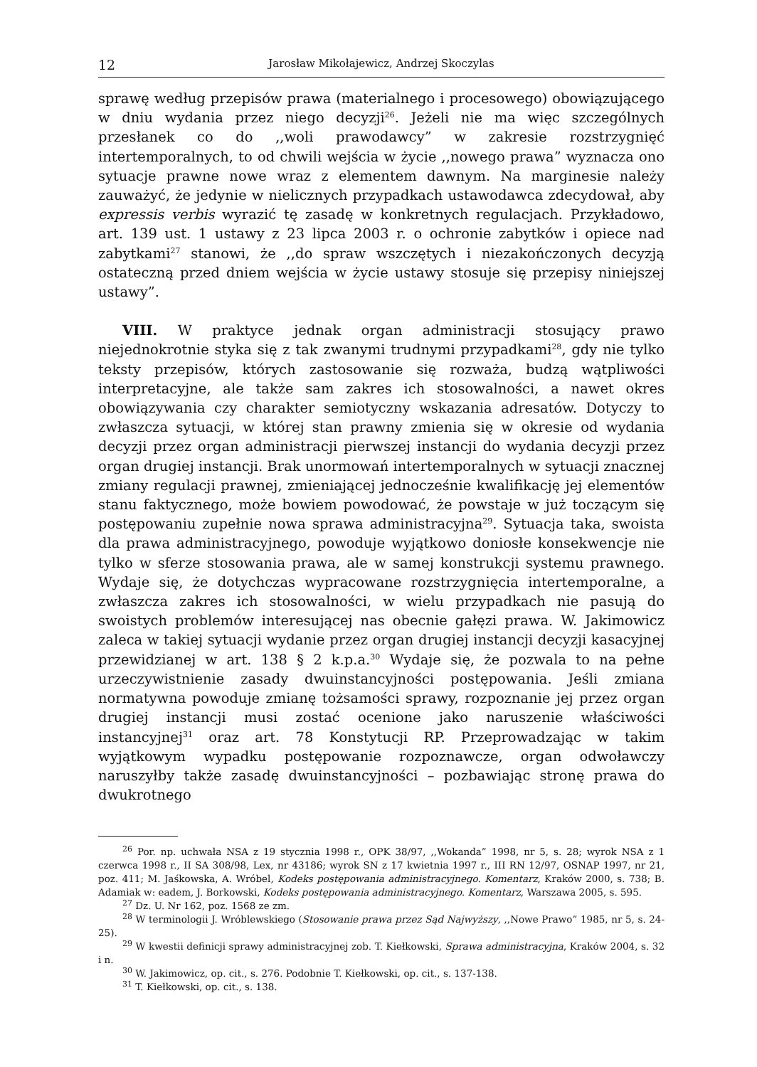12 Jarosław Mikołajewicz, Andrzej Skoczylas
sprawę według przepisów prawa (materialnego i procesowego) obowiązującego w dniu wydania przez niego decyzji<sup>26</sup>. Jeżeli nie ma więc szczególnych przesłanek co do ,,woli prawodawcy” w zakresie rozstrzygnięć intertemporalnych, to od chwili wejścia w życie ,,nowego prawa” wyznacza ono sytuacje prawne nowe wraz z elementem dawnym. Na marginesie należy zauważyć, że jedynie w nielicznych przypadkach ustawodawca zdecydował, aby expressis verbis wyrazić tę zasadę w konkretnych regulacjach. Przykładowo, art. 139 ust. 1 ustawy z 23 lipca 2003 r. o ochronie zabytków i opiece nad zabytkami<sup>27</sup> stanowi, że ,,do spraw wszczętych i niezakończonych decyzją ostateczną przed dniem wejścia w życie ustawy stosuje się przepisy niniejszej ustawy”.
VIII. W praktyce jednak organ administracji stosujący prawo niejednokrotnie styka się z tak zwanymi trudnymi przypadkami<sup>28</sup>, gdy nie tylko teksty przepisów, których zastosowanie się rozważa, budzą wątpliwości interpretacyjne, ale także sam zakres ich stosowalności, a nawet okres obowiązywania czy charakter semiotyczny wskazania adresatów. Dotyczy to zwłaszcza sytuacji, w której stan prawny zmienia się w okresie od wydania decyzji przez organ administracji pierwszej instancji do wydania decyzji przez organ drugiej instancji. Brak unormowań intertemporalnych w sytuacji znacznej zmiany regulacji prawnej, zmieniającej jednocześnie kwalifikację jej elementów stanu faktycznego, może bowiem powodować, że powstaje w już toczącym się postępowaniu zupełnie nowa sprawa administracyjna<sup>29</sup>. Sytuacja taka, swoista dla prawa administracyjnego, powoduje wyjątkowo doniosłe konsekwencje nie tylko w sferze stosowania prawa, ale w samej konstrukcji systemu prawnego. Wydaje się, że dotychczas wypracowane rozstrzygnięcia intertemporalne, a zwłaszcza zakres ich stosowalności, w wielu przypadkach nie pasują do swoistych problemów interesującej nas obecnie gałęzi prawa. W. Jakimowicz zaleca w takiej sytuacji wydanie przez organ drugiej instancji decyzji kasacyjnej przewidzianej w art. 138 § 2 k.p.a.<sup>30</sup> Wydaje się, że pozwala to na pełne urzeczywistnienie zasady dwuinstancyjności postępowania. Jeśli zmiana normatywna powoduje zmianę tożsamości sprawy, rozpoznanie jej przez organ drugiej instancji musi zostać ocenione jako naruszenie właściwości instancyjnej<sup>31</sup> oraz art. 78 Konstytucji RP. Przeprowadzając w takim wyjątkowym wypadku postępowanie rozpoznawcze, organ odwoławczy naruszyłby także zasadę dwuinstancyjności – pozbawiając stronę prawa do dwukrotnego
<sup>26</sup> Por. np. uchwała NSA z 19 stycznia 1998 r., OPK 38/97, ,,Wokanda” 1998, nr 5, s. 28; wyrok NSA z 1 czerwca 1998 r., II SA 308/98, Lex, nr 43186; wyrok SN z 17 kwietnia 1997 r., III RN 12/97, OSNAP 1997, nr 21, poz. 411; M. Jaśkowska, A. Wróbel, Kodeks postępowania administracyjnego. Komentarz, Kraków 2000, s. 738; B. Adamiak w: eadem, J. Borkowski, Kodeks postępowania administracyjnego. Komentarz, Warszawa 2005, s. 595.
<sup>27</sup> Dz. U. Nr 162, poz. 1568 ze zm.
<sup>28</sup> W terminologii J. Wróblewskiego (Stosowanie prawa przez Sąd Najwyższy, ,,Nowe Prawo” 1985, nr 5, s. 24-25).
<sup>29</sup> W kwestii definicji sprawy administracyjnej zob. T. Kiełkowski, Sprawa administracyjna, Kraków 2004, s. 32 i n.
<sup>30</sup> W. Jakimowicz, op. cit., s. 276. Podobnie T. Kiełkowski, op. cit., s. 137-138.
<sup>31</sup> T. Kiełkowski, op. cit., s. 138.